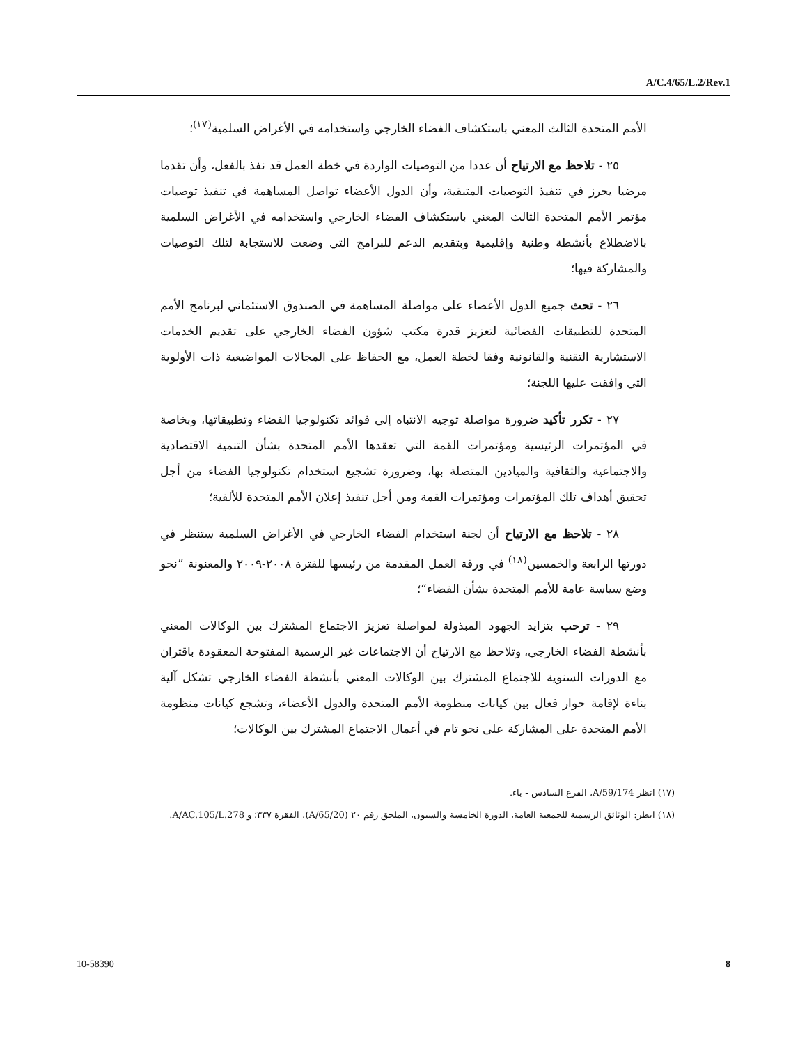A/C.4/65/L.2/Rev.1
الأمم المتحدة الثالث المعني باستكشاف الفضاء الخارجي واستخدامه في الأغراض السلمية<sup>(١٧)</sup>؛
٢٥ - تلاحظ مع الارتياح أن عددا من التوصيات الواردة في خطة العمل قد نفذ بالفعل، وأن تقدما مرضيا يحرز في تنفيذ التوصيات المتبقية، وأن الدول الأعضاء تواصل المساهمة في تنفيذ توصيات مؤتمر الأمم المتحدة الثالث المعني باستكشاف الفضاء الخارجي واستخدامه في الأغراض السلمية بالاضطلاع بأنشطة وطنية وإقليمية وبتقديم الدعم للبرامج التي وضعت للاستجابة لتلك التوصيات والمشاركة فيها؛
٢٦ - تحث جميع الدول الأعضاء على مواصلة المساهمة في الصندوق الاستئماني لبرنامج الأمم المتحدة للتطبيقات الفضائية لتعزيز قدرة مكتب شؤون الفضاء الخارجي على تقديم الخدمات الاستشارية التقنية والقانونية وفقا لخطة العمل، مع الحفاظ على المجالات المواضيعية ذات الأولوية التي وافقت عليها اللجنة؛
٢٧ - تكرر تأكيد ضرورة مواصلة توجيه الانتباه إلى فوائد تكنولوجيا الفضاء وتطبيقاتها، وبخاصة في المؤتمرات الرئيسية ومؤتمرات القمة التي تعقدها الأمم المتحدة بشأن التنمية الاقتصادية والاجتماعية والثقافية والميادين المتصلة بها، وضرورة تشجيع استخدام تكنولوجيا الفضاء من أجل تحقيق أهداف تلك المؤتمرات ومؤتمرات القمة ومن أجل تنفيذ إعلان الأمم المتحدة للألفية؛
٢٨ - تلاحظ مع الارتياح أن لجنة استخدام الفضاء الخارجي في الأغراض السلمية ستنظر في دورتها الرابعة والخمسين<sup>(١٨)</sup> في ورقة العمل المقدمة من رئيسها للفترة ٢٠٠٨-٢٠٠٩ والمعنونة ”نحو وضع سياسة عامة للأمم المتحدة بشأن الفضاء“؛
٢٩ - ترحب بتزايد الجهود المبذولة لمواصلة تعزيز الاجتماع المشترك بين الوكالات المعني بأنشطة الفضاء الخارجي، وتلاحظ مع الارتياح أن الاجتماعات غير الرسمية المفتوحة المعقودة باقتران مع الدورات السنوية للاجتماع المشترك بين الوكالات المعني بأنشطة الفضاء الخارجي تشكل آلية بناءة لإقامة حوار فعال بين كيانات منظومة الأمم المتحدة والدول الأعضاء، وتشجع كيانات منظومة الأمم المتحدة على المشاركة على نحو تام في أعمال الاجتماع المشترك بين الوكالات؛
(١٧) انظر A/59/174، الفرع السادس - باء.
(١٨) انظر: الوثائق الرسمية للجمعية العامة، الدورة الخامسة والستون، الملحق رقم ٢٠ (A/65/20)، الفقرة ٣٣٧؛ و A/AC.105/L.278.
10-58390 8